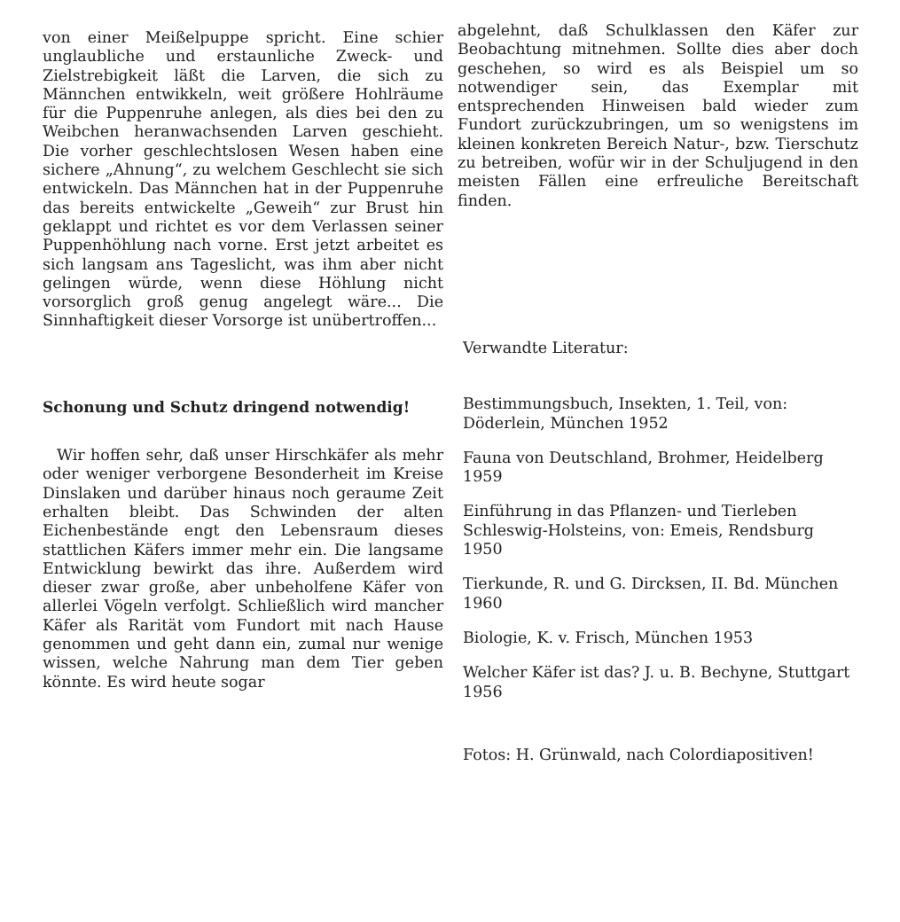von einer Meißelpuppe spricht. Eine schier unglaubliche und erstaunliche Zweck- und Zielstrebigkeit läßt die Larven, die sich zu Männchen entwikkeln, weit größere Hohlräume für die Puppenruhe anlegen, als dies bei den zu Weibchen heranwachsenden Larven geschieht. Die vorher geschlechtslosen Wesen haben eine sichere „Ahnung“, zu welchem Geschlecht sie sich entwickeln. Das Männchen hat in der Puppenruhe das bereits entwickelte „Geweih“ zur Brust hin geklappt und richtet es vor dem Verlassen seiner Puppenhöhlung nach vorne. Erst jetzt arbeitet es sich langsam ans Tageslicht, was ihm aber nicht gelingen würde, wenn diese Höhlung nicht vorsorglich groß genug angelegt wäre... Die Sinnhaftigkeit dieser Vorsorge ist unübertroffen...
Schonung und Schutz dringend notwendig!
Wir hoffen sehr, daß unser Hirschkäfer als mehr oder weniger verborgene Besonderheit im Kreise Dinslaken und darüber hinaus noch geraume Zeit erhalten bleibt. Das Schwinden der alten Eichenbestände engt den Lebensraum dieses stattlichen Käfers immer mehr ein. Die langsame Entwicklung bewirkt das ihre. Außerdem wird dieser zwar große, aber unbeholfene Käfer von allerlei Vögeln verfolgt. Schließlich wird mancher Käfer als Rarität vom Fundort mit nach Hause genommen und geht dann ein, zumal nur wenige wissen, welche Nahrung man dem Tier geben könnte. Es wird heute sogar
abgelehnt, daß Schulklassen den Käfer zur Beobachtung mitnehmen. Sollte dies aber doch geschehen, so wird es als Beispiel um so notwendiger sein, das Exemplar mit entsprechenden Hinweisen bald wieder zum Fundort zurückzubringen, um so wenigstens im kleinen konkreten Bereich Natur-, bzw. Tierschutz zu betreiben, wofür wir in der Schuljugend in den meisten Fällen eine erfreuliche Bereitschaft finden.
Verwandte Literatur:
Bestimmungsbuch, Insekten, 1. Teil, von: Döderlein, München 1952
Fauna von Deutschland, Brohmer, Heidelberg 1959
Einführung in das Pflanzen- und Tierleben Schleswig-Holsteins, von: Emeis, Rendsburg 1950
Tierkunde, R. und G. Dircksen, II. Bd. München 1960
Biologie, K. v. Frisch, München 1953
Welcher Käfer ist das? J. u. B. Bechyne, Stuttgart 1956
Fotos: H. Grünwald, nach Colordiapositiven!